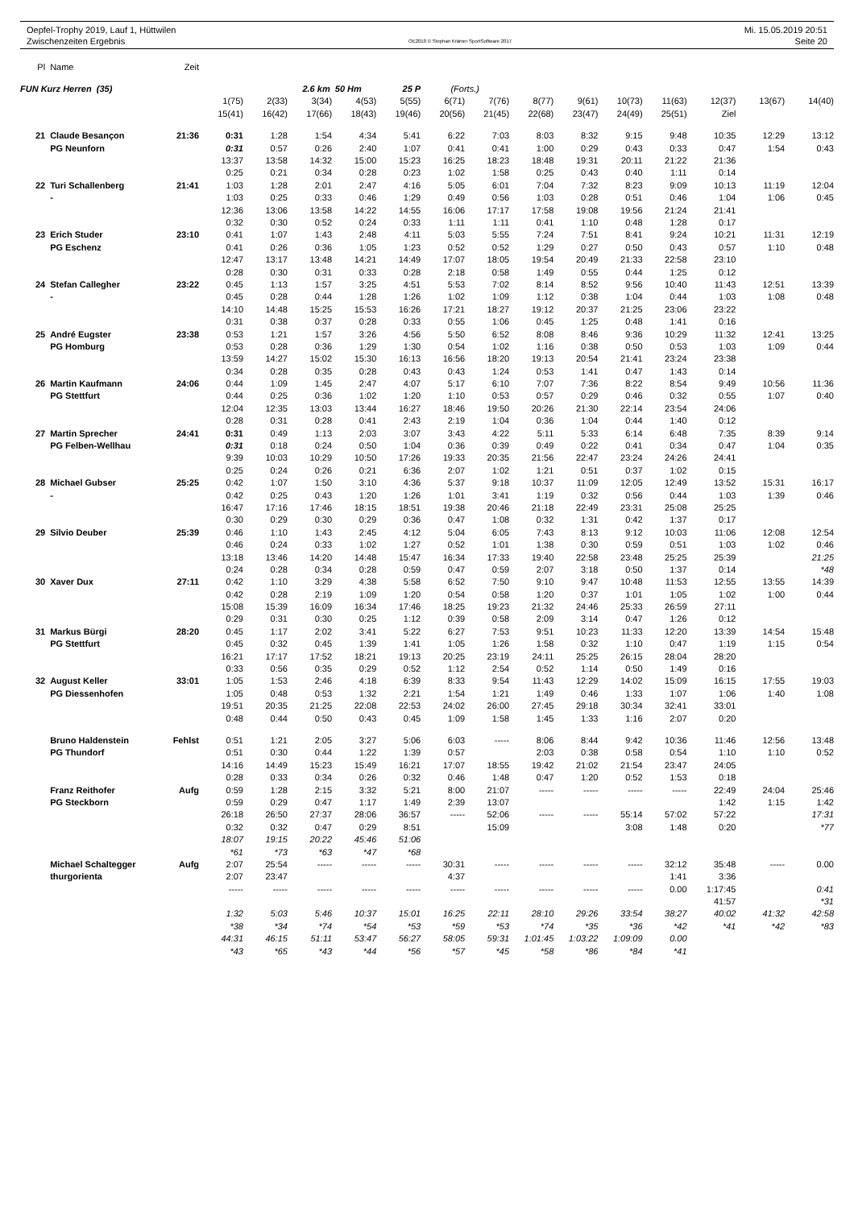Oepfel-Trophy 2019, Lauf 1, Hüttwilen
Zwischenzeiten Ergebnis
OE2010 © Stephan Krämer SportSoftware 2017
Mi. 15.05.2019 20:51
Seite 20
| Pl | Name | Zeit | | | | | | | | | | | | | | |
| FUN Kurz Herren (35) | | | | | 2.6 km 50 Hm | | 25 P | (Forts.) | | | | | | | | |
| | | | 1(75) | 2(33) | 3(34) | 4(53) | 5(55) | 6(71) | 7(76) | 8(77) | 9(61) | 10(73) | 11(63) | 12(37) | 13(67) | 14(40) |
| | | | 15(41) | 16(42) | 17(66) | 18(43) | 19(46) | 20(56) | 21(45) | 22(68) | 23(47) | 24(49) | 25(51) | Ziel | | |
| 21 | Claude Besançon | 21:36 | 0:31 | 1:28 | 1:54 | 4:34 | 5:41 | 6:22 | 7:03 | 8:03 | 8:32 | 9:15 | 9:48 | 10:35 | 12:29 | 13:12 |
| | PG Neunforn | | 0:31 | 0:57 | 0:26 | 2:40 | 1:07 | 0:41 | 0:41 | 1:00 | 0:29 | 0:43 | 0:33 | 0:47 | 1:54 | 0:43 |
| | | | 13:37 | 13:58 | 14:32 | 15:00 | 15:23 | 16:25 | 18:23 | 18:48 | 19:31 | 20:11 | 21:22 | 21:36 | | |
| | | | 0:25 | 0:21 | 0:34 | 0:28 | 0:23 | 1:02 | 1:58 | 0:25 | 0:43 | 0:40 | 1:11 | 0:14 | | |
| 22 | Turi Schallenberg | 21:41 | 1:03 | 1:28 | 2:01 | 2:47 | 4:16 | 5:05 | 6:01 | 7:04 | 7:32 | 8:23 | 9:09 | 10:13 | 11:19 | 12:04 |
| | - | | 1:03 | 0:25 | 0:33 | 0:46 | 1:29 | 0:49 | 0:56 | 1:03 | 0:28 | 0:51 | 0:46 | 1:04 | 1:06 | 0:45 |
| | | | 12:36 | 13:06 | 13:58 | 14:22 | 14:55 | 16:06 | 17:17 | 17:58 | 19:08 | 19:56 | 21:24 | 21:41 | | |
| | | | 0:32 | 0:30 | 0:52 | 0:24 | 0:33 | 1:11 | 1:11 | 0:41 | 1:10 | 0:48 | 1:28 | 0:17 | | |
| 23 | Erich Studer | 23:10 | 0:41 | 1:07 | 1:43 | 2:48 | 4:11 | 5:03 | 5:55 | 7:24 | 7:51 | 8:41 | 9:24 | 10:21 | 11:31 | 12:19 |
| | PG Eschenz | | 0:41 | 0:26 | 0:36 | 1:05 | 1:23 | 0:52 | 0:52 | 1:29 | 0:27 | 0:50 | 0:43 | 0:57 | 1:10 | 0:48 |
| | | | 12:47 | 13:17 | 13:48 | 14:21 | 14:49 | 17:07 | 18:05 | 19:54 | 20:49 | 21:33 | 22:58 | 23:10 | | |
| | | | 0:28 | 0:30 | 0:31 | 0:33 | 0:28 | 2:18 | 0:58 | 1:49 | 0:55 | 0:44 | 1:25 | 0:12 | | |
| 24 | Stefan Callegher | 23:22 | 0:45 | 1:13 | 1:57 | 3:25 | 4:51 | 5:53 | 7:02 | 8:14 | 8:52 | 9:56 | 10:40 | 11:43 | 12:51 | 13:39 |
| | - | | 0:45 | 0:28 | 0:44 | 1:28 | 1:26 | 1:02 | 1:09 | 1:12 | 0:38 | 1:04 | 0:44 | 1:03 | 1:08 | 0:48 |
| | | | 14:10 | 14:48 | 15:25 | 15:53 | 16:26 | 17:21 | 18:27 | 19:12 | 20:37 | 21:25 | 23:06 | 23:22 | | |
| | | | 0:31 | 0:38 | 0:37 | 0:28 | 0:33 | 0:55 | 1:06 | 0:45 | 1:25 | 0:48 | 1:41 | 0:16 | | |
| 25 | André Eugster | 23:38 | 0:53 | 1:21 | 1:57 | 3:26 | 4:56 | 5:50 | 6:52 | 8:08 | 8:46 | 9:36 | 10:29 | 11:32 | 12:41 | 13:25 |
| | PG Homburg | | 0:53 | 0:28 | 0:36 | 1:29 | 1:30 | 0:54 | 1:02 | 1:16 | 0:38 | 0:50 | 0:53 | 1:03 | 1:09 | 0:44 |
| | | | 13:59 | 14:27 | 15:02 | 15:30 | 16:13 | 16:56 | 18:20 | 19:13 | 20:54 | 21:41 | 23:24 | 23:38 | | |
| | | | 0:34 | 0:28 | 0:35 | 0:28 | 0:43 | 0:43 | 1:24 | 0:53 | 1:41 | 0:47 | 1:43 | 0:14 | | |
| 26 | Martin Kaufmann | 24:06 | 0:44 | 1:09 | 1:45 | 2:47 | 4:07 | 5:17 | 6:10 | 7:07 | 7:36 | 8:22 | 8:54 | 9:49 | 10:56 | 11:36 |
| | PG Stettfurt | | 0:44 | 0:25 | 0:36 | 1:02 | 1:20 | 1:10 | 0:53 | 0:57 | 0:29 | 0:46 | 0:32 | 0:55 | 1:07 | 0:40 |
| | | | 12:04 | 12:35 | 13:03 | 13:44 | 16:27 | 18:46 | 19:50 | 20:26 | 21:30 | 22:14 | 23:54 | 24:06 | | |
| | | | 0:28 | 0:31 | 0:28 | 0:41 | 2:43 | 2:19 | 1:04 | 0:36 | 1:04 | 0:44 | 1:40 | 0:12 | | |
| 27 | Martin Sprecher | 24:41 | 0:31 | 0:49 | 1:13 | 2:03 | 3:07 | 3:43 | 4:22 | 5:11 | 5:33 | 6:14 | 6:48 | 7:35 | 8:39 | 9:14 |
| | PG Felben-Wellhau | | 0:31 | 0:18 | 0:24 | 0:50 | 1:04 | 0:36 | 0:39 | 0:49 | 0:22 | 0:41 | 0:34 | 0:47 | 1:04 | 0:35 |
| | | | 9:39 | 10:03 | 10:29 | 10:50 | 17:26 | 19:33 | 20:35 | 21:56 | 22:47 | 23:24 | 24:26 | 24:41 | | |
| | | | 0:25 | 0:24 | 0:26 | 0:21 | 6:36 | 2:07 | 1:02 | 1:21 | 0:51 | 0:37 | 1:02 | 0:15 | | |
| 28 | Michael Gubser | 25:25 | 0:42 | 1:07 | 1:50 | 3:10 | 4:36 | 5:37 | 9:18 | 10:37 | 11:09 | 12:05 | 12:49 | 13:52 | 15:31 | 16:17 |
| | - | | 0:42 | 0:25 | 0:43 | 1:20 | 1:26 | 1:01 | 3:41 | 1:19 | 0:32 | 0:56 | 0:44 | 1:03 | 1:39 | 0:46 |
| | | | 16:47 | 17:16 | 17:46 | 18:15 | 18:51 | 19:38 | 20:46 | 21:18 | 22:49 | 23:31 | 25:08 | 25:25 | | |
| | | | 0:30 | 0:29 | 0:30 | 0:29 | 0:36 | 0:47 | 1:08 | 0:32 | 1:31 | 0:42 | 1:37 | 0:17 | | |
| 29 | Silvio Deuber | 25:39 | 0:46 | 1:10 | 1:43 | 2:45 | 4:12 | 5:04 | 6:05 | 7:43 | 8:13 | 9:12 | 10:03 | 11:06 | 12:08 | 12:54 |
| | | | 0:46 | 0:24 | 0:33 | 1:02 | 1:27 | 0:52 | 1:01 | 1:38 | 0:30 | 0:59 | 0:51 | 1:03 | 1:02 | 0:46 |
| | | | 13:18 | 13:46 | 14:20 | 14:48 | 15:47 | 16:34 | 17:33 | 19:40 | 22:58 | 23:48 | 25:25 | 25:39 | | 21:25 |
| | | | 0:24 | 0:28 | 0:34 | 0:28 | 0:59 | 0:47 | 0:59 | 2:07 | 3:18 | 0:50 | 1:37 | 0:14 | | *48 |
| 30 | Xaver Dux | 27:11 | 0:42 | 1:10 | 3:29 | 4:38 | 5:58 | 6:52 | 7:50 | 9:10 | 9:47 | 10:48 | 11:53 | 12:55 | 13:55 | 14:39 |
| | | | 0:42 | 0:28 | 2:19 | 1:09 | 1:20 | 0:54 | 0:58 | 1:20 | 0:37 | 1:01 | 1:05 | 1:02 | 1:00 | 0:44 |
| | | | 15:08 | 15:39 | 16:09 | 16:34 | 17:46 | 18:25 | 19:23 | 21:32 | 24:46 | 25:33 | 26:59 | 27:11 | | |
| | | | 0:29 | 0:31 | 0:30 | 0:25 | 1:12 | 0:39 | 0:58 | 2:09 | 3:14 | 0:47 | 1:26 | 0:12 | | |
| 31 | Markus Bürgi | 28:20 | 0:45 | 1:17 | 2:02 | 3:41 | 5:22 | 6:27 | 7:53 | 9:51 | 10:23 | 11:33 | 12:20 | 13:39 | 14:54 | 15:48 |
| | PG Stettfurt | | 0:45 | 0:32 | 0:45 | 1:39 | 1:41 | 1:05 | 1:26 | 1:58 | 0:32 | 1:10 | 0:47 | 1:19 | 1:15 | 0:54 |
| | | | 16:21 | 17:17 | 17:52 | 18:21 | 19:13 | 20:25 | 23:19 | 24:11 | 25:25 | 26:15 | 28:04 | 28:20 | | |
| | | | 0:33 | 0:56 | 0:35 | 0:29 | 0:52 | 1:12 | 2:54 | 0:52 | 1:14 | 0:50 | 1:49 | 0:16 | | |
| 32 | August Keller | 33:01 | 1:05 | 1:53 | 2:46 | 4:18 | 6:39 | 8:33 | 9:54 | 11:43 | 12:29 | 14:02 | 15:09 | 16:15 | 17:55 | 19:03 |
| | PG Diessenhofen | | 1:05 | 0:48 | 0:53 | 1:32 | 2:21 | 1:54 | 1:21 | 1:49 | 0:46 | 1:33 | 1:07 | 1:06 | 1:40 | 1:08 |
| | | | 19:51 | 20:35 | 21:25 | 22:08 | 22:53 | 24:02 | 26:00 | 27:45 | 29:18 | 30:34 | 32:41 | 33:01 | | |
| | | | 0:48 | 0:44 | 0:50 | 0:43 | 0:45 | 1:09 | 1:58 | 1:45 | 1:33 | 1:16 | 2:07 | 0:20 | | |
| | Bruno Haldenstein | Fehlst | 0:51 | 1:21 | 2:05 | 3:27 | 5:06 | 6:03 | ----- | 8:06 | 8:44 | 9:42 | 10:36 | 11:46 | 12:56 | 13:48 |
| | PG Thundorf | | 0:51 | 0:30 | 0:44 | 1:22 | 1:39 | 0:57 | | 2:03 | 0:38 | 0:58 | 0:54 | 1:10 | 1:10 | 0:52 |
| | | | 14:16 | 14:49 | 15:23 | 15:49 | 16:21 | 17:07 | 18:55 | 19:42 | 21:02 | 21:54 | 23:47 | 24:05 | | |
| | | | 0:28 | 0:33 | 0:34 | 0:26 | 0:32 | 0:46 | 1:48 | 0:47 | 1:20 | 0:52 | 1:53 | 0:18 | | |
| | Franz Reithofer | Aufg | 0:59 | 1:28 | 2:15 | 3:32 | 5:21 | 8:00 | 21:07 | ----- | ----- | ----- | ----- | 22:49 | 24:04 | 25:46 |
| | PG Steckborn | | 0:59 | 0:29 | 0:47 | 1:17 | 1:49 | 2:39 | 13:07 | | | | | 1:42 | 1:15 | 1:42 |
| | | | 26:18 | 26:50 | 27:37 | 28:06 | 36:57 | ----- | 52:06 | ----- | ----- | 55:14 | 57:02 | 57:22 | | 17:31 |
| | | | 0:32 | 0:32 | 0:47 | 0:29 | 8:51 | | 15:09 | | | 3:08 | 1:48 | 0:20 | | *77 |
| | | | 18:07 | 19:15 | 20:22 | 45:46 | 51:06 | | | | | | | | | |
| | | | *61 | *73 | *63 | *47 | *68 | | | | | | | | | |
| | Michael Schaltegger | Aufg | 2:07 | 25:54 | ----- | ----- | ----- | 30:31 | ----- | ----- | ----- | ----- | 32:12 | 35:48 | ----- | 0.00 |
| | thurgorienta | | 2:07 | 23:47 | | | | 4:37 | | | | | 1:41 | 3:36 | | |
| | | | ----- | ----- | ----- | ----- | ----- | ----- | ----- | ----- | ----- | ----- | 0.00 | 1:17:45 | | 0:41 |
| | | | | | | | | | | | | | | 41:57 | | *31 |
| | | | 1:32 | 5:03 | 5:46 | 10:37 | 15:01 | 16:25 | 22:11 | 28:10 | 29:26 | 33:54 | 38:27 | 40:02 | 41:32 | 42:58 |
| | | | *38 | *34 | *74 | *54 | *53 | *59 | *53 | *74 | *35 | *36 | *42 | *41 | *42 | *83 |
| | | | 44:31 | 46:15 | 51:11 | 53:47 | 56:27 | 58:05 | 59:31 | 1:01:45 | 1:03:22 | 1:09:09 | 0.00 | | | |
| | | | *43 | *65 | *43 | *44 | *56 | *57 | *45 | *58 | *86 | *84 | *41 | | | |